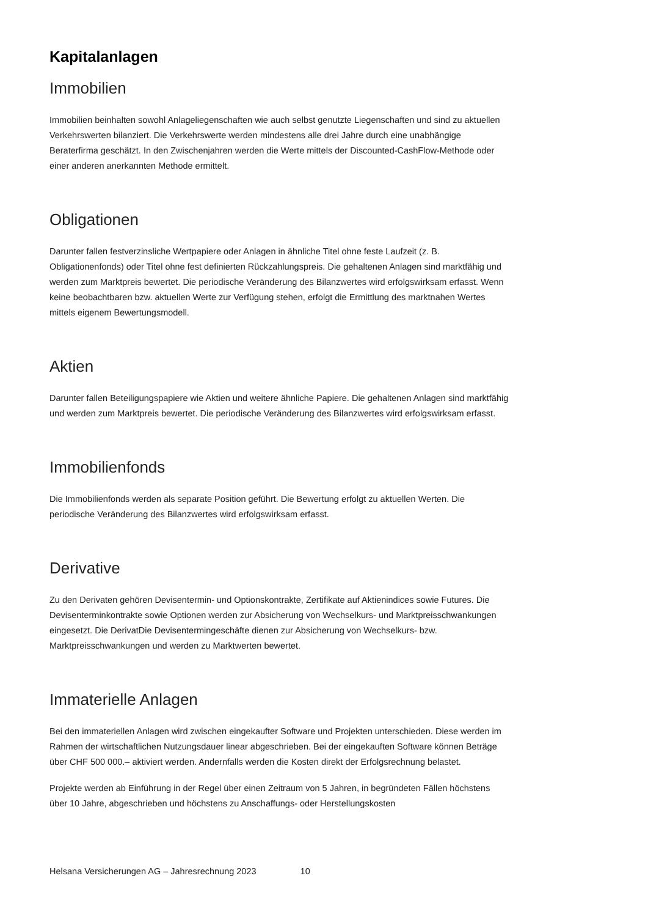Kapitalanlagen
Immobilien
Immobilien beinhalten sowohl Anlageliegenschaften wie auch selbst genutzte Liegenschaften und sind zu aktuellen Verkehrswerten bilanziert. Die Verkehrswerte werden mindestens alle drei Jahre durch eine unabhängige Beraterfirma geschätzt. In den Zwischenjahren werden die Werte mittels der Discounted-CashFlow-Methode oder einer anderen anerkannten Methode ermittelt.
Obligationen
Darunter fallen festverzinsliche Wertpapiere oder Anlagen in ähnliche Titel ohne feste Laufzeit (z. B. Obligationenfonds) oder Titel ohne fest definierten Rückzahlungspreis. Die gehaltenen Anlagen sind marktfähig und werden zum Marktpreis bewertet. Die periodische Veränderung des Bilanzwertes wird erfolgswirksam erfasst. Wenn keine beobachtbaren bzw. aktuellen Werte zur Verfügung stehen, erfolgt die Ermittlung des marktnahen Wertes mittels eigenem Bewertungsmodell.
Aktien
Darunter fallen Beteiligungspapiere wie Aktien und weitere ähnliche Papiere. Die gehaltenen Anlagen sind marktfähig und werden zum Marktpreis bewertet. Die periodische Veränderung des Bilanzwertes wird erfolgswirksam erfasst.
Immobilienfonds
Die Immobilienfonds werden als separate Position geführt. Die Bewertung erfolgt zu aktuellen Werten. Die periodische Veränderung des Bilanzwertes wird erfolgswirksam erfasst.
Derivative
Zu den Derivaten gehören Devisentermin- und Optionskontrakte, Zertifikate auf Aktienindices sowie Futures. Die Devisenterminkontrakte sowie Optionen werden zur Absicherung von Wechselkurs- und Marktpreisschwankungen eingesetzt. Die DerivatDie Devisentermingeschäfte dienen zur Absicherung von Wechselkurs- bzw. Marktpreisschwankungen und werden zu Marktwerten bewertet.
Immaterielle Anlagen
Bei den immateriellen Anlagen wird zwischen eingekaufter Software und Projekten unterschieden. Diese werden im Rahmen der wirtschaftlichen Nutzungsdauer linear abgeschrieben. Bei der eingekauften Software können Beträge über CHF 500 000.– aktiviert werden. Andernfalls werden die Kosten direkt der Erfolgsrechnung belastet.
Projekte werden ab Einführung in der Regel über einen Zeitraum von 5 Jahren, in begründeten Fällen höchstens über 10 Jahre, abgeschrieben und höchstens zu Anschaffungs- oder Herstellungskosten
Helsana Versicherungen AG – Jahresrechnung 2023 10